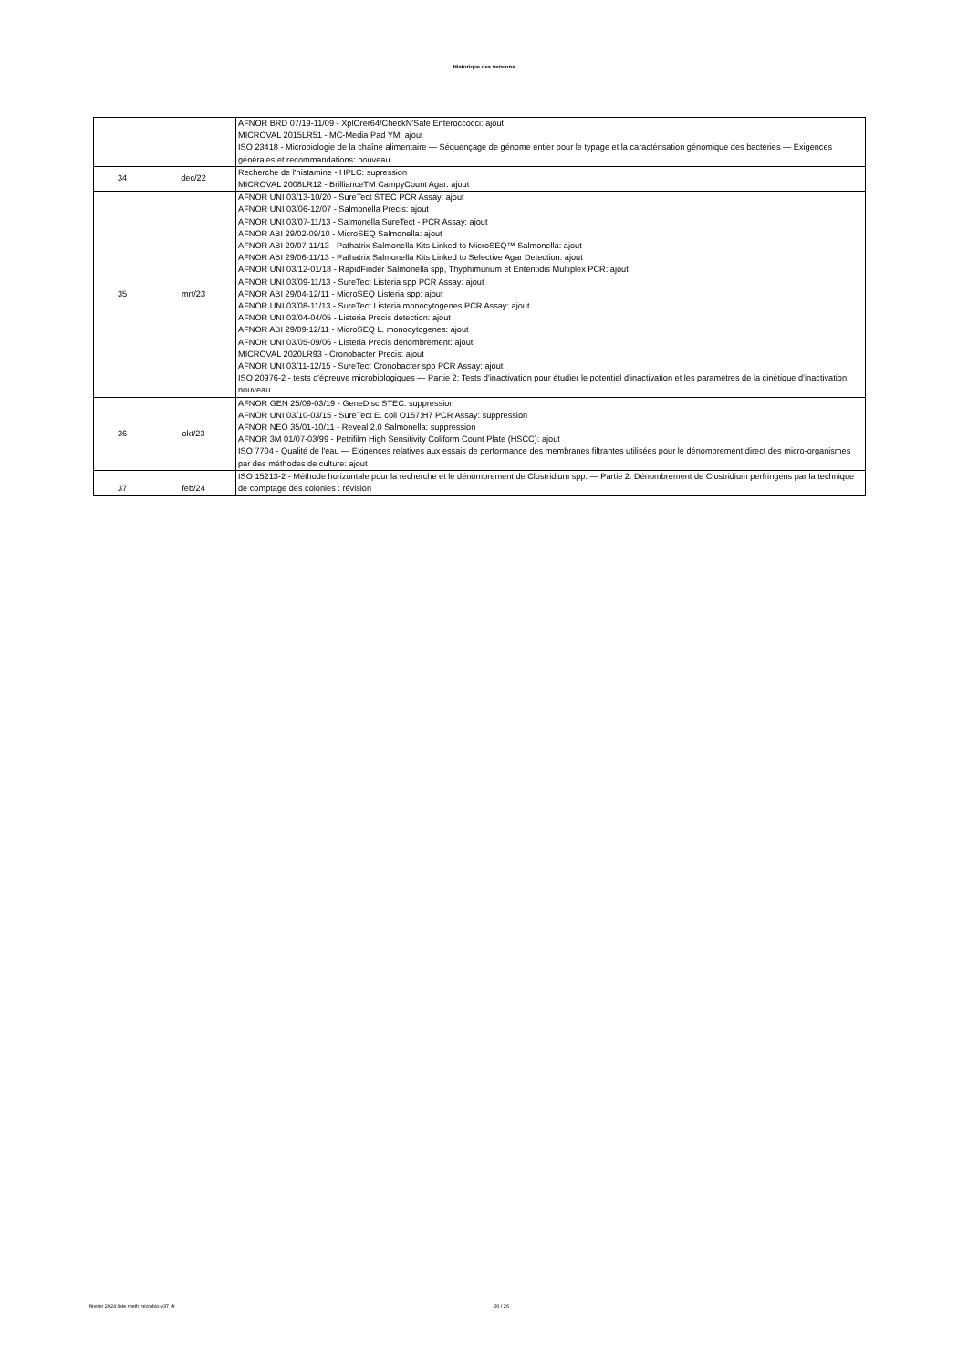Historique des versions
| | | AFNOR BRD 07/19-11/09 - XplOrer64/CheckN'Safe Enteroccocci: ajout MICROVAL 2015LR51 - MC-Media Pad YM: ajout ISO 23418 - Microbiologie de la chaîne alimentaire — Séquençage de génome entier pour le typage et la caractérisation génomique des bactéries — Exigences générales et recommandations: nouveau |
| 34 | dec/22 | Recherche de l'histamine - HPLC: supression MICROVAL 2008LR12 - BrillianceTM CampyCount Agar: ajout |
| 35 | mrt/23 | AFNOR UNI 03/13-10/20 - SureTect STEC PCR Assay: ajout AFNOR UNI 03/06-12/07 - Salmonella Precis: ajout AFNOR UNI 03/07-11/13 - Salmonella SureTect - PCR Assay: ajout AFNOR ABI 29/02-09/10 - MicroSEQ Salmonella: ajout AFNOR ABI 29/07-11/13 - Pathatrix Salmonella Kits Linked to MicroSEQ™ Salmonella: ajout AFNOR ABI 29/06-11/13 - Pathatrix Salmonella Kits Linked to Selective Agar Detection: ajout AFNOR UNI 03/12-01/18 - RapidFinder Salmonella spp, Thyphimurium et Enteritidis Multiplex PCR: ajout AFNOR UNI 03/09-11/13 - SureTect Listeria spp PCR Assay: ajout AFNOR ABI 29/04-12/11 - MicroSEQ Listeria spp: ajout AFNOR UNI 03/08-11/13 - SureTect Listeria monocytogenes PCR Assay: ajout AFNOR UNI 03/04-04/05 - Listeria Precis détection: ajout AFNOR ABI 29/09-12/11 - MicroSEQ L. monocytogenes: ajout AFNOR UNI 03/05-09/06 - Listeria Precis dénombrement: ajout MICROVAL 2020LR93 - Cronobacter Precis: ajout AFNOR UNI 03/11-12/15 - SureTect Cronobacter spp PCR Assay: ajout ISO 20976-2 - tests d'épreuve microbiologiques — Partie 2: Tests d’inactivation pour étudier le potentiel d’inactivation et les paramètres de la cinétique d’inactivation: nouveau |
| 36 | okt/23 | AFNOR GEN 25/09-03/19 - GeneDisc STEC: suppression AFNOR UNI 03/10-03/15 - SureTect E. coli O157:H7 PCR Assay: suppression AFNOR NEO 35/01-10/11 - Reveal 2.0 Salmonella: suppression AFNOR 3M 01/07-03/99 - Petrifilm High Sensitivity Coliform Count Plate (HSCC): ajout ISO 7704 - Qualité de l'eau — Exigences relatives aux essais de performance des membranes filtrantes utilisées pour le dénombrement direct des micro-organismes par des méthodes de culture: ajout |
| 37 | feb/24 | ISO 15213-2 - Méthode horizontale pour la recherche et le dénombrement de Clostridium spp. — Partie 2: Dénombrement de Clostridium perfringens par la technique de comptage des colonies : révision |
février 2024 liste meth microbio-v37 -fr 26 / 26